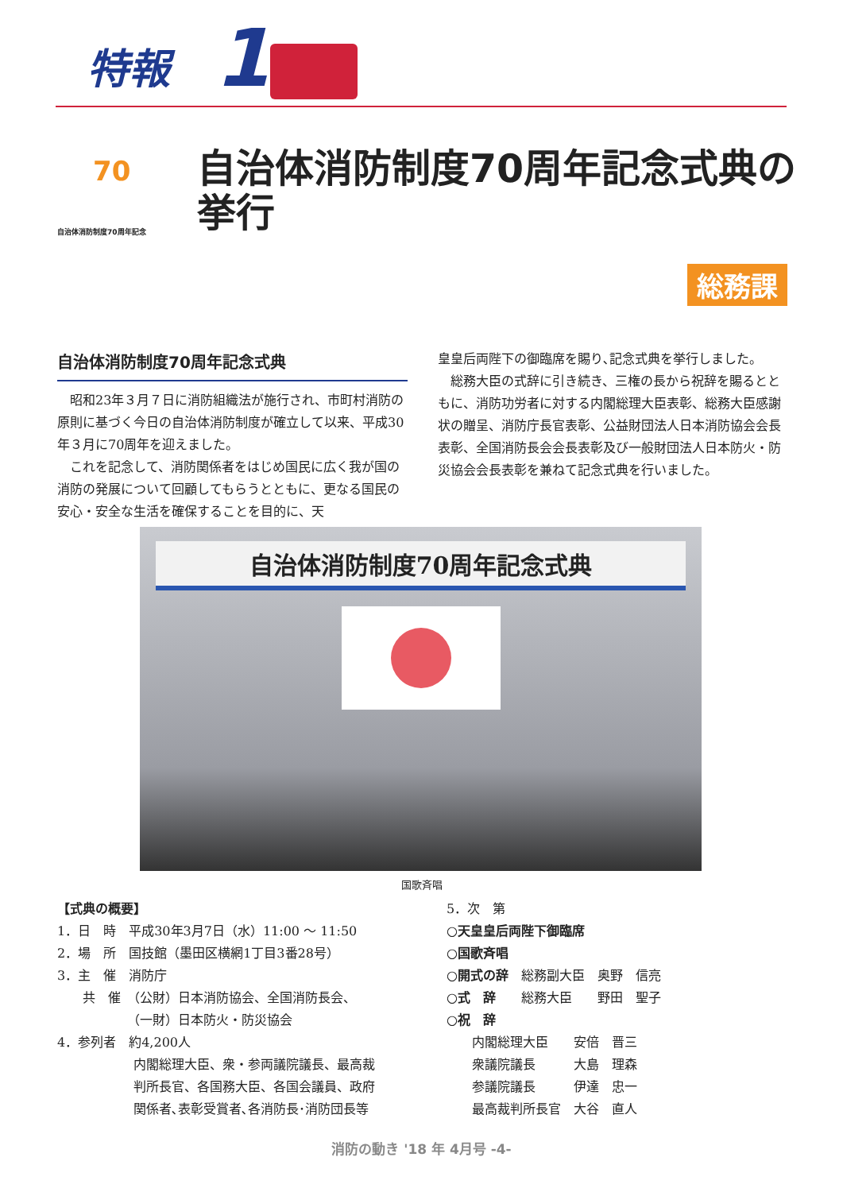特報 1
70
自治体消防制度70周年記念
自治体消防制度70周年記念式典の挙行
総務課
自治体消防制度70周年記念式典
昭和23年３月７日に消防組織法が施行され、市町村消防の原則に基づく今日の自治体消防制度が確立して以来、平成30年３月に70周年を迎えました。
これを記念して、消防関係者をはじめ国民に広く我が国の消防の発展について回顧してもらうとともに、更なる国民の安心・安全な生活を確保することを目的に、天
皇皇后両陛下の御臨席を賜り､記念式典を挙行しました。
総務大臣の式辞に引き続き、三権の長から祝辞を賜るとともに、消防功労者に対する内閣総理大臣表彰、総務大臣感謝状の贈呈、消防庁長官表彰、公益財団法人日本消防協会会長表彰、全国消防長会会長表彰及び一般財団法人日本防火・防災協会会長表彰を兼ねて記念式典を行いました。
自治体消防制度70周年記念式典
国歌斉唱
【式典の概要】
1．日　時　平成30年3月7日（水）11:00 〜 11:50
2．場　所　国技館（墨田区横網1丁目3番28号）
3．主　催　消防庁
　　共　催　（公財）日本消防協会、全国消防長会、
　　　　　　（一財）日本防火・防災協会
4．参列者　約4,200人
　　　　　　内閣総理大臣、衆・参両議院議長、最高裁
　　　　　　判所長官、各国務大臣、各国会議員、政府
　　　　　　関係者､表彰受賞者､各消防長･消防団長等
5．次　第
○天皇皇后両陛下御臨席
○国歌斉唱
○開式の辞　総務副大臣　奥野　信亮
○式　辞　　総務大臣　　野田　聖子
○祝　辞
　　内閣総理大臣　　安倍　晋三
　　衆議院議長　　　大島　理森
　　参議院議長　　　伊達　忠一
　　最高裁判所長官　大谷　直人
消防の動き '18 年 4月号 -4-